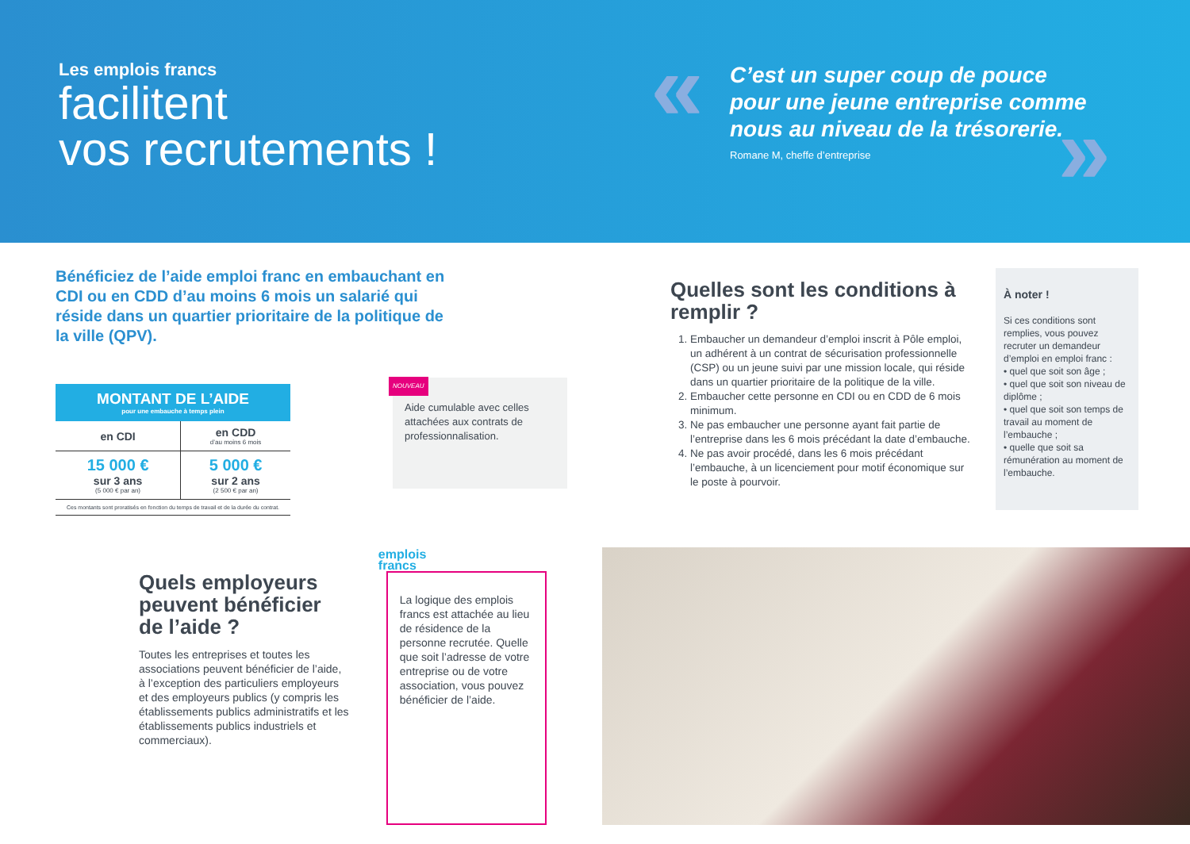Les emplois francs
facilitent
vos recrutements !
«
C’est un super coup de pouce pour une jeune entreprise comme nous au niveau de la trésorerie.
Romane M, cheffe d’entreprise
»
Bénéficiez de l’aide emploi franc en embauchant en CDI ou en CDD d’au moins 6 mois un salarié qui réside dans un quartier prioritaire de la politique de la ville (QPV).
| MONTANT DE L’AIDE pour une embauche à temps plein | |
| --- | --- |
| en CDI | en CDD d’au moins 6 mois |
| 15 000 € sur 3 ans (5 000 € par an) | 5 000 € sur 2 ans (2 500 € par an) |
| Ces montants sont proratisés en fonction du temps de travail et de la durée du contrat. | |
NOUVEAU
Aide cumulable avec celles attachées aux contrats de professionnalisation.
Quelles sont les conditions à remplir ?
1. Embaucher un demandeur d’emploi inscrit à Pôle emploi, un adhérent à un contrat de sécurisation professionnelle (CSP) ou un jeune suivi par une mission locale, qui réside dans un quartier prioritaire de la politique de la ville.
2. Embaucher cette personne en CDI ou en CDD de 6 mois minimum.
3. Ne pas embaucher une personne ayant fait partie de l’entreprise dans les 6 mois précédant la date d’embauche.
4. Ne pas avoir procédé, dans les 6 mois précédant l’embauche, à un licenciement pour motif économique sur le poste à pourvoir.
À noter !
Si ces conditions sont remplies, vous pouvez recruter un demandeur d’emploi en emploi franc :
• quel que soit son âge ;
• quel que soit son niveau de diplôme ;
• quel que soit son temps de travail au moment de l’embauche ;
• quelle que soit sa rémunération au moment de l’embauche.
Quels employeurs peuvent bénéficier de l’aide ?
Toutes les entreprises et toutes les associations peuvent bénéficier de l’aide, à l’exception des particuliers employeurs et des employeurs publics (y compris les établissements publics administratifs et les établissements publics industriels et commerciaux).
emplois
francs
La logique des emplois francs est attachée au lieu de résidence de la personne recrutée. Quelle que soit l’adresse de votre entreprise ou de votre association, vous pouvez bénéficier de l’aide.